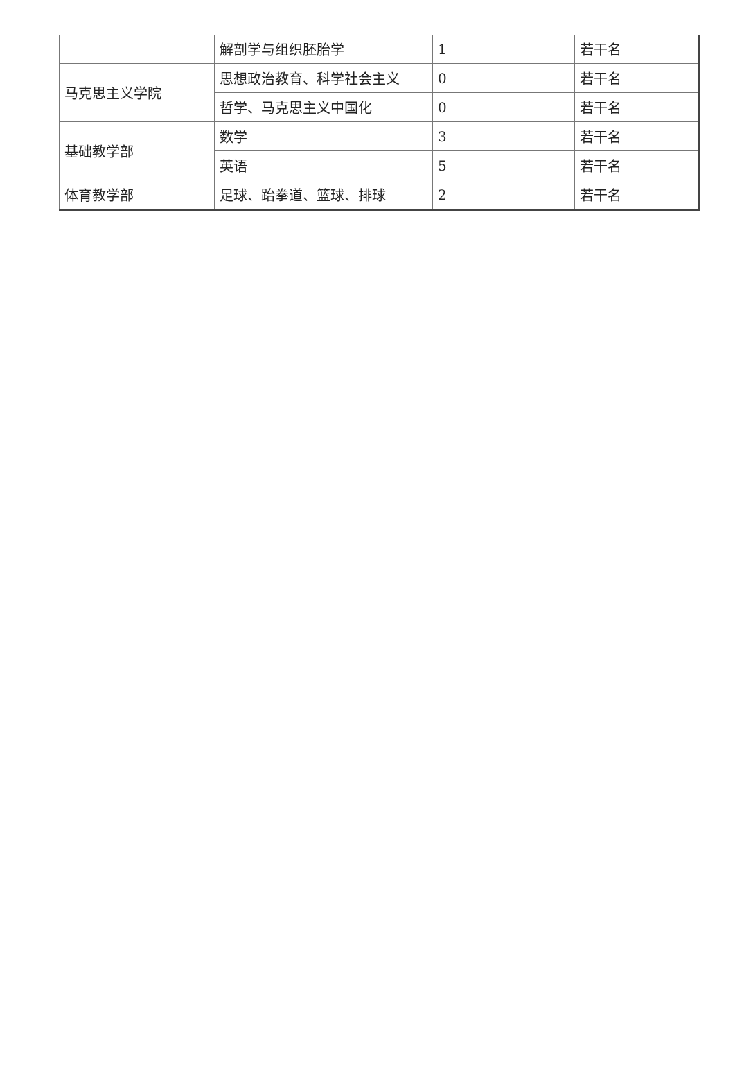| | 解剖学与组织胚胎学 | 1 | 若干名 |
| 马克思主义学院 | 思想政治教育、科学社会主义 | 0 | 若干名 |
| | 哲学、马克思主义中国化 | 0 | 若干名 |
| 基础教学部 | 数学 | 3 | 若干名 |
| | 英语 | 5 | 若干名 |
| 体育教学部 | 足球、跆拳道、篮球、排球 | 2 | 若干名 |